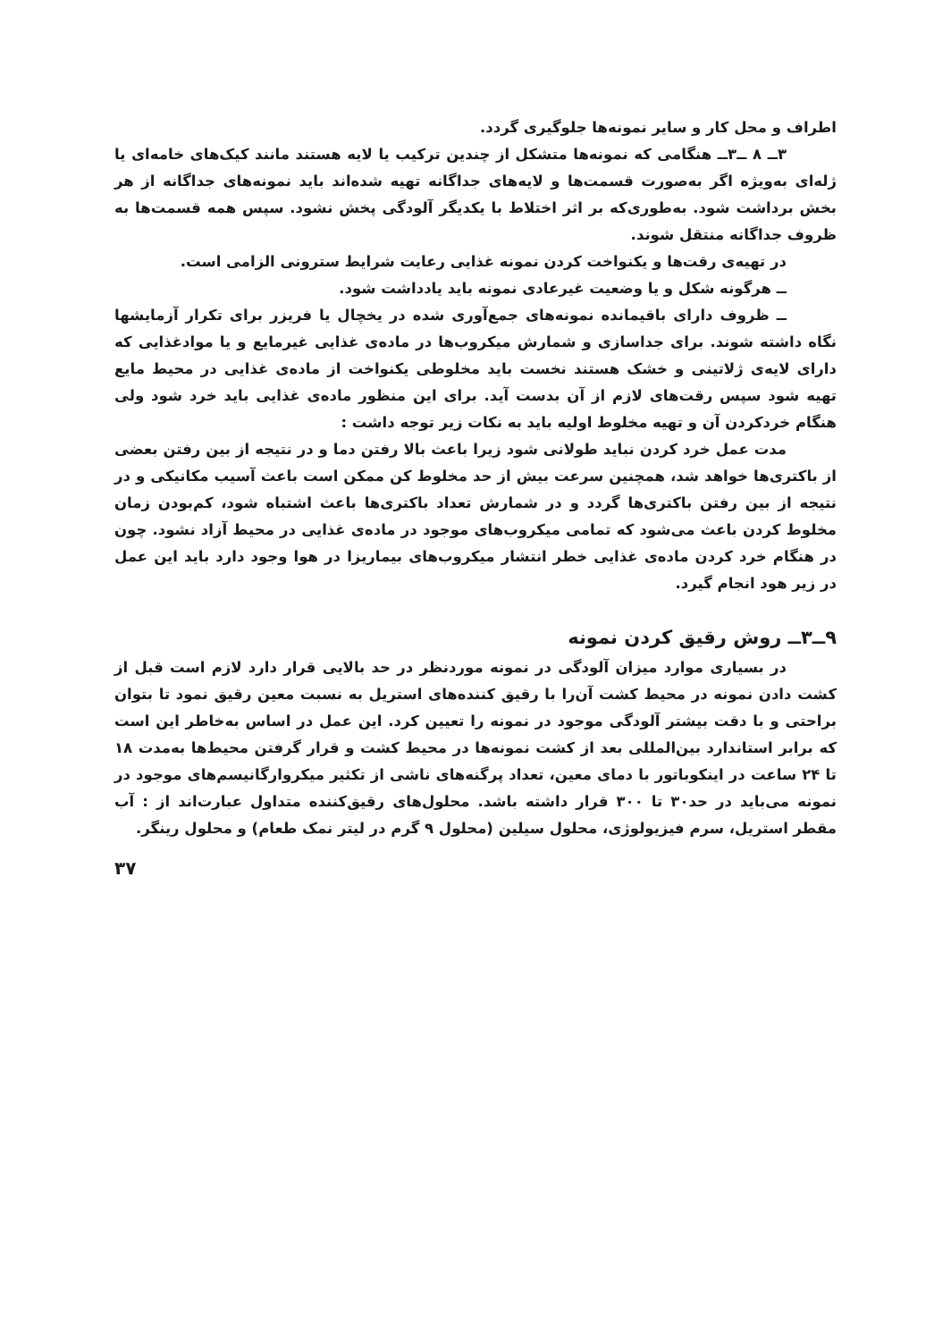اطراف و محل کار و سایر نمونه‌ها جلوگیری گردد.
۳ــ ۸ ــ۳ــ هنگامی که نمونه‌ها متشکل از چندین ترکیب یا لایه هستند مانند کیک‌های خامه‌ای یا ژله‌ای به‌ویژه اگر به‌صورت قسمت‌ها و لایه‌های جداگانه تهیه شده‌اند باید نمونه‌های جداگانه از هر بخش برداشت شود. به‌طوری‌که بر اثر اختلاط با یکدیگر آلودگی پخش نشود. سپس همه قسمت‌ها به ظروف جداگانه منتقل شوند.
در تهیه‌ی رقت‌ها و یکنواخت کردن نمونه غذایی رعایت شرایط سترونی الزامی است.
ــ هرگونه شکل و یا وضعیت غیرعادی نمونه باید یادداشت شود.
ــ ظروف دارای باقیمانده نمونه‌های جمع‌آوری شده در یخچال یا فریزر برای تکرار آزمایشها نگاه داشته شوند. برای جداسازی و شمارش میکروب‌ها در ماده‌ی غذایی غیرمایع و یا موادغذایی که دارای لایه‌ی ژلاتینی و خشک هستند نخست باید مخلوطی یکنواخت از ماده‌ی غذایی در محیط مایع تهیه شود سپس رقت‌های لازم از آن بدست آید. برای این منظور ماده‌ی غذایی باید خرد شود ولی هنگام خردکردن آن و تهیه مخلوط اولیه باید به نکات زیر توجه داشت :
مدت عمل خرد کردن نباید طولانی شود زیرا باعث بالا رفتن دما و در نتیجه از بین رفتن بعضی از باکتری‌ها خواهد شد، همچنین سرعت بیش از حد مخلوط کن ممکن است باعث آسیب مکانیکی و در نتیجه از بین رفتن باکتری‌ها گردد و در شمارش تعداد باکتری‌ها باعث اشتباه شود، کم‌بودن زمان مخلوط کردن باعث می‌شود که تمامی میکروب‌های موجود در ماده‌ی غذایی در محیط آزاد نشود. چون در هنگام خرد کردن ماده‌ی غذایی خطر انتشار میکروب‌های بیماریزا در هوا وجود دارد باید این عمل در زیر هود انجام گیرد.
۹ــ۳ــ روش رقیق کردن نمونه
در بسیاری موارد میزان آلودگی در نمونه موردنظر در حد بالایی قرار دارد لازم است قبل از کشت دادن نمونه در محیط کشت آن‌را با رقیق کننده‌های استریل به نسبت معین رقیق نمود تا بتوان براحتی و با دقت بیشتر آلودگی موجود در نمونه را تعیین کرد. این عمل در اساس به‌خاطر این است که برابر استاندارد بین‌المللی بعد از کشت نمونه‌ها در محیط کشت و قرار گرفتن محیط‌ها به‌مدت ۱۸ تا ۲۴ ساعت در اینکوباتور با دمای معین، تعداد پرگنه‌های ناشی از تکثیر میکروارگانیسم‌های موجود در نمونه می‌باید در حد۳۰ تا ۳۰۰ قرار داشته باشد. محلول‌های رقیق‌کننده متداول عبارت‌اند از : آب مقطر استریل، سرم فیزیولوژی، محلول سیلین (محلول ۹ گرم در لیتر نمک طعام) و محلول رینگر.
۳۷